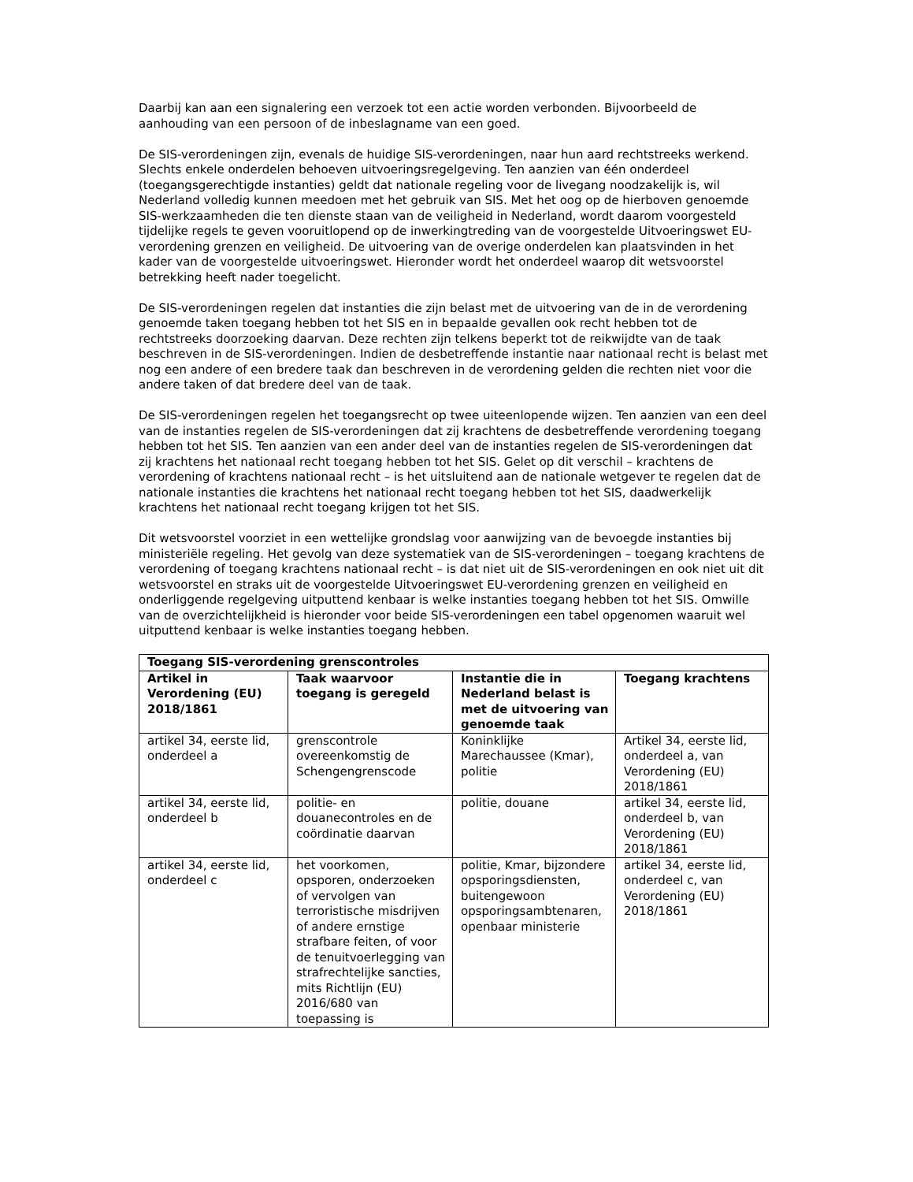Daarbij kan aan een signalering een verzoek tot een actie worden verbonden. Bijvoorbeeld de aanhouding van een persoon of de inbeslagname van een goed.
De SIS-verordeningen zijn, evenals de huidige SIS-verordeningen, naar hun aard rechtstreeks werkend. Slechts enkele onderdelen behoeven uitvoeringsregelgeving. Ten aanzien van één onderdeel (toegangsgerechtigde instanties) geldt dat nationale regeling voor de livegang noodzakelijk is, wil Nederland volledig kunnen meedoen met het gebruik van SIS. Met het oog op de hierboven genoemde SIS-werkzaamheden die ten dienste staan van de veiligheid in Nederland, wordt daarom voorgesteld tijdelijke regels te geven vooruitlopend op de inwerkingtreding van de voorgestelde Uitvoeringswet EU-verordening grenzen en veiligheid. De uitvoering van de overige onderdelen kan plaatsvinden in het kader van de voorgestelde uitvoeringswet. Hieronder wordt het onderdeel waarop dit wetsvoorstel betrekking heeft nader toegelicht.
De SIS-verordeningen regelen dat instanties die zijn belast met de uitvoering van de in de verordening genoemde taken toegang hebben tot het SIS en in bepaalde gevallen ook recht hebben tot de rechtstreeks doorzoeking daarvan. Deze rechten zijn telkens beperkt tot de reikwijdte van de taak beschreven in de SIS-verordeningen. Indien de desbetreffende instantie naar nationaal recht is belast met nog een andere of een bredere taak dan beschreven in de verordening gelden die rechten niet voor die andere taken of dat bredere deel van de taak.
De SIS-verordeningen regelen het toegangsrecht op twee uiteenlopende wijzen. Ten aanzien van een deel van de instanties regelen de SIS-verordeningen dat zij krachtens de desbetreffende verordening toegang hebben tot het SIS. Ten aanzien van een ander deel van de instanties regelen de SIS-verordeningen dat zij krachtens het nationaal recht toegang hebben tot het SIS. Gelet op dit verschil – krachtens de verordening of krachtens nationaal recht – is het uitsluitend aan de nationale wetgever te regelen dat de nationale instanties die krachtens het nationaal recht toegang hebben tot het SIS, daadwerkelijk krachtens het nationaal recht toegang krijgen tot het SIS.
Dit wetsvoorstel voorziet in een wettelijke grondslag voor aanwijzing van de bevoegde instanties bij ministeriële regeling. Het gevolg van deze systematiek van de SIS-verordeningen – toegang krachtens de verordening of toegang krachtens nationaal recht – is dat niet uit de SIS-verordeningen en ook niet uit dit wetsvoorstel en straks uit de voorgestelde Uitvoeringswet EU-verordening grenzen en veiligheid en onderliggende regelgeving uitputtend kenbaar is welke instanties toegang hebben tot het SIS. Omwille van de overzichtelijkheid is hieronder voor beide SIS-verordeningen een tabel opgenomen waaruit wel uitputtend kenbaar is welke instanties toegang hebben.
| Toegang SIS-verordening grenscontroles | | | |
| --- | --- | --- | --- |
| Artikel in Verordening (EU) 2018/1861 | Taak waarvoor toegang is geregeld | Instantie die in Nederland belast is met de uitvoering van genoemde taak | Toegang krachtens |
| artikel 34, eerste lid, onderdeel a | grenscontrole overeenkomstig de Schengengrenscode | Koninklijke Marechaussee (Kmar), politie | Artikel 34, eerste lid, onderdeel a, van Verordening (EU) 2018/1861 |
| artikel 34, eerste lid, onderdeel b | politie- en douanecontroles en de coördinatie daarvan | politie, douane | artikel 34, eerste lid, onderdeel b, van Verordening (EU) 2018/1861 |
| artikel 34, eerste lid, onderdeel c | het voorkomen, opsporen, onderzoeken of vervolgen van terroristische misdrijven of andere ernstige strafbare feiten, of voor de tenuitvoerlegging van strafrechtelijke sancties, mits Richtlijn (EU) 2016/680 van toepassing is | politie, Kmar, bijzondere opsporingsdiensten, buitengewoon opsporingsambtenaren, openbaar ministerie | artikel 34, eerste lid, onderdeel c, van Verordening (EU) 2018/1861 |